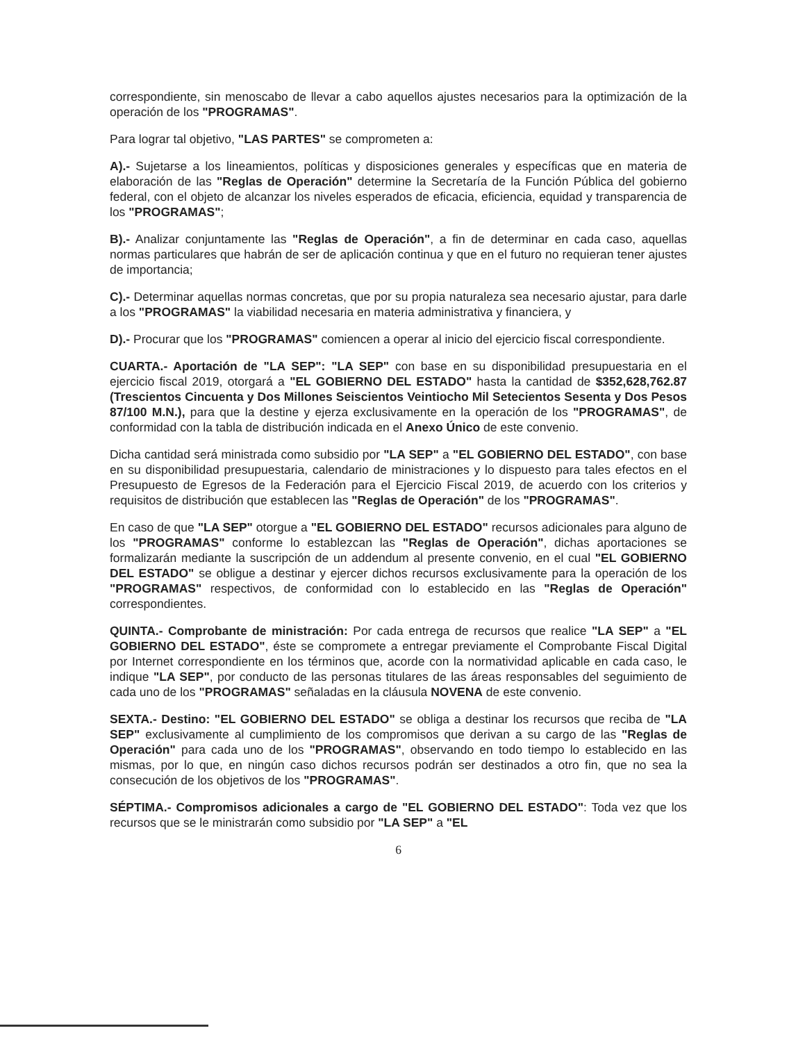correspondiente, sin menoscabo de llevar a cabo aquellos ajustes necesarios para la optimización de la operación de los "PROGRAMAS".
Para lograr tal objetivo, "LAS PARTES" se comprometen a:
A).- Sujetarse a los lineamientos, políticas y disposiciones generales y específicas que en materia de elaboración de las "Reglas de Operación" determine la Secretaría de la Función Pública del gobierno federal, con el objeto de alcanzar los niveles esperados de eficacia, eficiencia, equidad y transparencia de los "PROGRAMAS";
B).- Analizar conjuntamente las "Reglas de Operación", a fin de determinar en cada caso, aquellas normas particulares que habrán de ser de aplicación continua y que en el futuro no requieran tener ajustes de importancia;
C).- Determinar aquellas normas concretas, que por su propia naturaleza sea necesario ajustar, para darle a los "PROGRAMAS" la viabilidad necesaria en materia administrativa y financiera, y
D).- Procurar que los "PROGRAMAS" comiencen a operar al inicio del ejercicio fiscal correspondiente.
CUARTA.- Aportación de "LA SEP": "LA SEP" con base en su disponibilidad presupuestaria en el ejercicio fiscal 2019, otorgará a "EL GOBIERNO DEL ESTADO" hasta la cantidad de $352,628,762.87 (Trescientos Cincuenta y Dos Millones Seiscientos Veintiocho Mil Setecientos Sesenta y Dos Pesos 87/100 M.N.), para que la destine y ejerza exclusivamente en la operación de los "PROGRAMAS", de conformidad con la tabla de distribución indicada en el Anexo Único de este convenio.
Dicha cantidad será ministrada como subsidio por "LA SEP" a "EL GOBIERNO DEL ESTADO", con base en su disponibilidad presupuestaria, calendario de ministraciones y lo dispuesto para tales efectos en el Presupuesto de Egresos de la Federación para el Ejercicio Fiscal 2019, de acuerdo con los criterios y requisitos de distribución que establecen las "Reglas de Operación" de los "PROGRAMAS".
En caso de que "LA SEP" otorgue a "EL GOBIERNO DEL ESTADO" recursos adicionales para alguno de los "PROGRAMAS" conforme lo establezcan las "Reglas de Operación", dichas aportaciones se formalizarán mediante la suscripción de un addendum al presente convenio, en el cual "EL GOBIERNO DEL ESTADO" se obligue a destinar y ejercer dichos recursos exclusivamente para la operación de los "PROGRAMAS" respectivos, de conformidad con lo establecido en las "Reglas de Operación" correspondientes.
QUINTA.- Comprobante de ministración: Por cada entrega de recursos que realice "LA SEP" a "EL GOBIERNO DEL ESTADO", éste se compromete a entregar previamente el Comprobante Fiscal Digital por Internet correspondiente en los términos que, acorde con la normatividad aplicable en cada caso, le indique "LA SEP", por conducto de las personas titulares de las áreas responsables del seguimiento de cada uno de los "PROGRAMAS" señaladas en la cláusula NOVENA de este convenio.
SEXTA.- Destino: "EL GOBIERNO DEL ESTADO" se obliga a destinar los recursos que reciba de "LA SEP" exclusivamente al cumplimiento de los compromisos que derivan a su cargo de las "Reglas de Operación" para cada uno de los "PROGRAMAS", observando en todo tiempo lo establecido en las mismas, por lo que, en ningún caso dichos recursos podrán ser destinados a otro fin, que no sea la consecución de los objetivos de los "PROGRAMAS".
SÉPTIMA.- Compromisos adicionales a cargo de "EL GOBIERNO DEL ESTADO": Toda vez que los recursos que se le ministrarán como subsidio por "LA SEP" a "EL
6